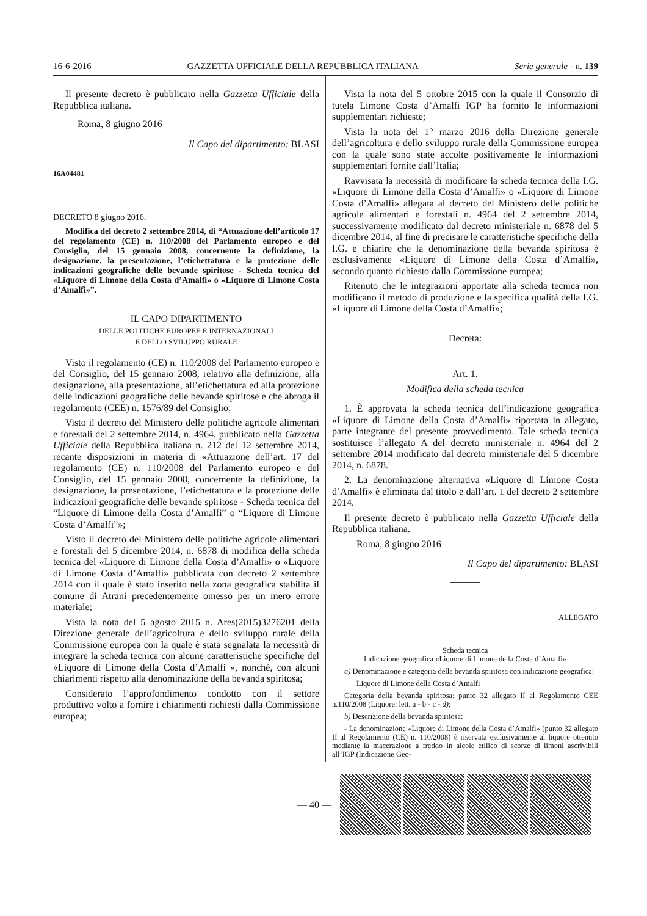16-6-2016 GAZZETTA UFFICIALE DELLA REPUBBLICA ITALIANA Serie generale - n. 139
Il presente decreto è pubblicato nella Gazzetta Ufficiale della Repubblica italiana.
Roma, 8 giugno 2016
Il Capo del dipartimento: BLASI
16A04481
DECRETO 8 giugno 2016.
Modifica del decreto 2 settembre 2014, di “Attuazione dell’articolo 17 del regolamento (CE) n. 110/2008 del Parlamento europeo e del Consiglio, del 15 gennaio 2008, concernente la definizione, la designazione, la presentazione, l’etichettatura e la protezione delle indicazioni geografiche delle bevande spiritose - Scheda tecnica del «Liquore di Limone della Costa d’Amalfi» o «Liquore di Limone Costa d’Amalfi»”.
IL CAPO DIPARTIMENTO
DELLE POLITICHE EUROPEE E INTERNAZIONALI
E DELLO SVILUPPO RURALE
Visto il regolamento (CE) n. 110/2008 del Parlamento europeo e del Consiglio, del 15 gennaio 2008, relativo alla definizione, alla designazione, alla presentazione, all’etichettatura ed alla protezione delle indicazioni geografiche delle bevande spiritose e che abroga il regolamento (CEE) n. 1576/89 del Consiglio;
Visto il decreto del Ministero delle politiche agricole alimentari e forestali del 2 settembre 2014, n. 4964, pubblicato nella Gazzetta Ufficiale della Repubblica italiana n. 212 del 12 settembre 2014, recante disposizioni in materia di «Attuazione dell’art. 17 del regolamento (CE) n. 110/2008 del Parlamento europeo e del Consiglio, del 15 gennaio 2008, concernente la definizione, la designazione, la presentazione, l’etichettatura e la protezione delle indicazioni geografiche delle bevande spiritose - Scheda tecnica del “Liquore di Limone della Costa d’Amalfi” o “Liquore di Limone Costa d’Amalfi”»;
Visto il decreto del Ministero delle politiche agricole alimentari e forestali del 5 dicembre 2014, n. 6878 di modifica della scheda tecnica del «Liquore di Limone della Costa d’Amalfi» o «Liquore di Limone Costa d’Amalfi» pubblicata con decreto 2 settembre 2014 con il quale è stato inserito nella zona geografica stabilita il comune di Atrani precedentemente omesso per un mero errore materiale;
Vista la nota del 5 agosto 2015 n. Ares(2015)3276201 della Direzione generale dell’agricoltura e dello sviluppo rurale della Commissione europea con la quale è stata segnalata la necessità di integrare la scheda tecnica con alcune caratteristiche specifiche del «Liquore di Limone della Costa d’Amalfi », nonché, con alcuni chiarimenti rispetto alla denominazione della bevanda spiritosa;
Considerato l’approfondimento condotto con il settore produttivo volto a fornire i chiarimenti richiesti dalla Commissione europea;
Vista la nota del 5 ottobre 2015 con la quale il Consorzio di tutela Limone Costa d’Amalfi IGP ha fornito le informazioni supplementari richieste;
Vista la nota del 1° marzo 2016 della Direzione generale dell’agricoltura e dello sviluppo rurale della Commissione europea con la quale sono state accolte positivamente le informazioni supplementari fornite dall’Italia;
Ravvisata la necessità di modificare la scheda tecnica della I.G. «Liquore di Limone della Costa d’Amalfi» o «Liquore di Limone Costa d’Amalfi» allegata al decreto del Ministero delle politiche agricole alimentari e forestali n. 4964 del 2 settembre 2014, successivamente modificato dal decreto ministeriale n. 6878 del 5 dicembre 2014, al fine di precisare le caratteristiche specifiche della I.G. e chiarire che la denominazione della bevanda spiritosa è esclusivamente «Liquore di Limone della Costa d’Amalfi», secondo quanto richiesto dalla Commissione europea;
Ritenuto che le integrazioni apportate alla scheda tecnica non modificano il metodo di produzione e la specifica qualità della I.G. «Liquore di Limone della Costa d’Amalfi»;
Decreta:
Art. 1.
Modifica della scheda tecnica
1. È approvata la scheda tecnica dell’indicazione geografica «Liquore di Limone della Costa d’Amalfi» riportata in allegato, parte integrante del presente provvedimento. Tale scheda tecnica sostituisce l’allegato A del decreto ministeriale n. 4964 del 2 settembre 2014 modificato dal decreto ministeriale del 5 dicembre 2014, n. 6878.
2. La denominazione alternativa «Liquore di Limone Costa d’Amalfi» è eliminata dal titolo e dall’art. 1 del decreto 2 settembre 2014.
Il presente decreto è pubblicato nella Gazzetta Ufficiale della Repubblica italiana.
Roma, 8 giugno 2016
Il Capo del dipartimento: BLASI
ALLEGATO
Scheda tecnica
Indicazione geografica «Liquore di Limone della Costa d’Amalfi»
a) Denominazione e categoria della bevanda spiritosa con indicazione geografica:
Liquore di Limone della Costa d’Amalfi
Categoria della bevanda spiritosa: punto 32 allegato II al Regolamento CEE n.110/2008 (Liquore: lett. a - b - c - d);
b) Descrizione della bevanda spiritosa:
- La denominazione «Liquore di Limone della Costa d’Amalfi» (punto 32 allegato II al Regolamento (CE) n. 110/2008) è riservata esclusivamente al liquore ottenuto mediante la macerazione a freddo in alcole etilico di scorze di limoni ascrivibili all’IGP (Indicazione Geo-
— 40 —